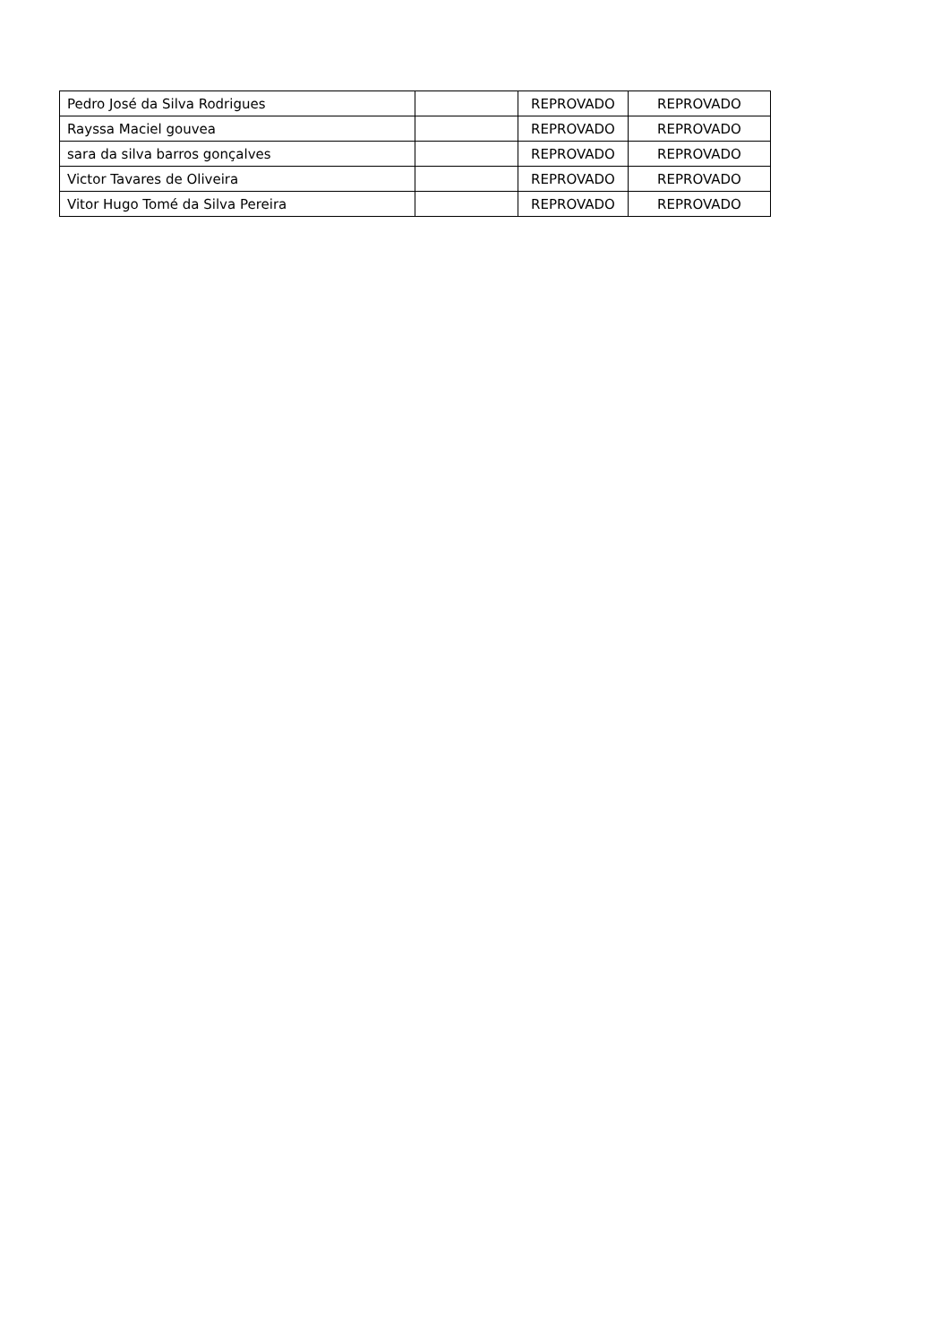| Pedro José da Silva Rodrigues | | REPROVADO | REPROVADO |
| Rayssa Maciel gouvea | | REPROVADO | REPROVADO |
| sara da silva barros gonçalves | | REPROVADO | REPROVADO |
| Victor Tavares de Oliveira | | REPROVADO | REPROVADO |
| Vitor Hugo Tomé da Silva Pereira | | REPROVADO | REPROVADO |